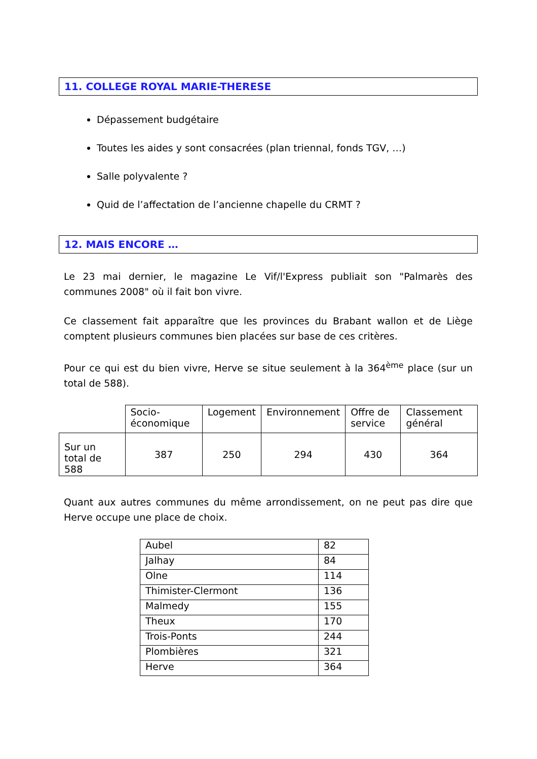11. COLLEGE ROYAL MARIE-THERESE
Dépassement budgétaire
Toutes les aides y sont consacrées (plan triennal, fonds TGV, …)
Salle polyvalente ?
Quid de l’affectation de l’ancienne chapelle du CRMT ?
12. MAIS ENCORE …
Le 23 mai dernier, le magazine Le Vif/l'Express publiait son "Palmarès des communes 2008" où il fait bon vivre.
Ce classement fait apparaître que les provinces du Brabant wallon et de Liège comptent plusieurs communes bien placées sur base de ces critères.
Pour ce qui est du bien vivre, Herve se situe seulement à la 364<sup>ème</sup> place (sur un total de 588).
| | Socio-économique | Logement | Environnement | Offre de service | Classement général |
| Sur un total de 588 | 387 | 250 | 294 | 430 | 364 |
Quant aux autres communes du même arrondissement, on ne peut pas dire que Herve occupe une place de choix.
| Aubel | 82 |
| Jalhay | 84 |
| Olne | 114 |
| Thimister-Clermont | 136 |
| Malmedy | 155 |
| Theux | 170 |
| Trois-Ponts | 244 |
| Plombières | 321 |
| Herve | 364 |